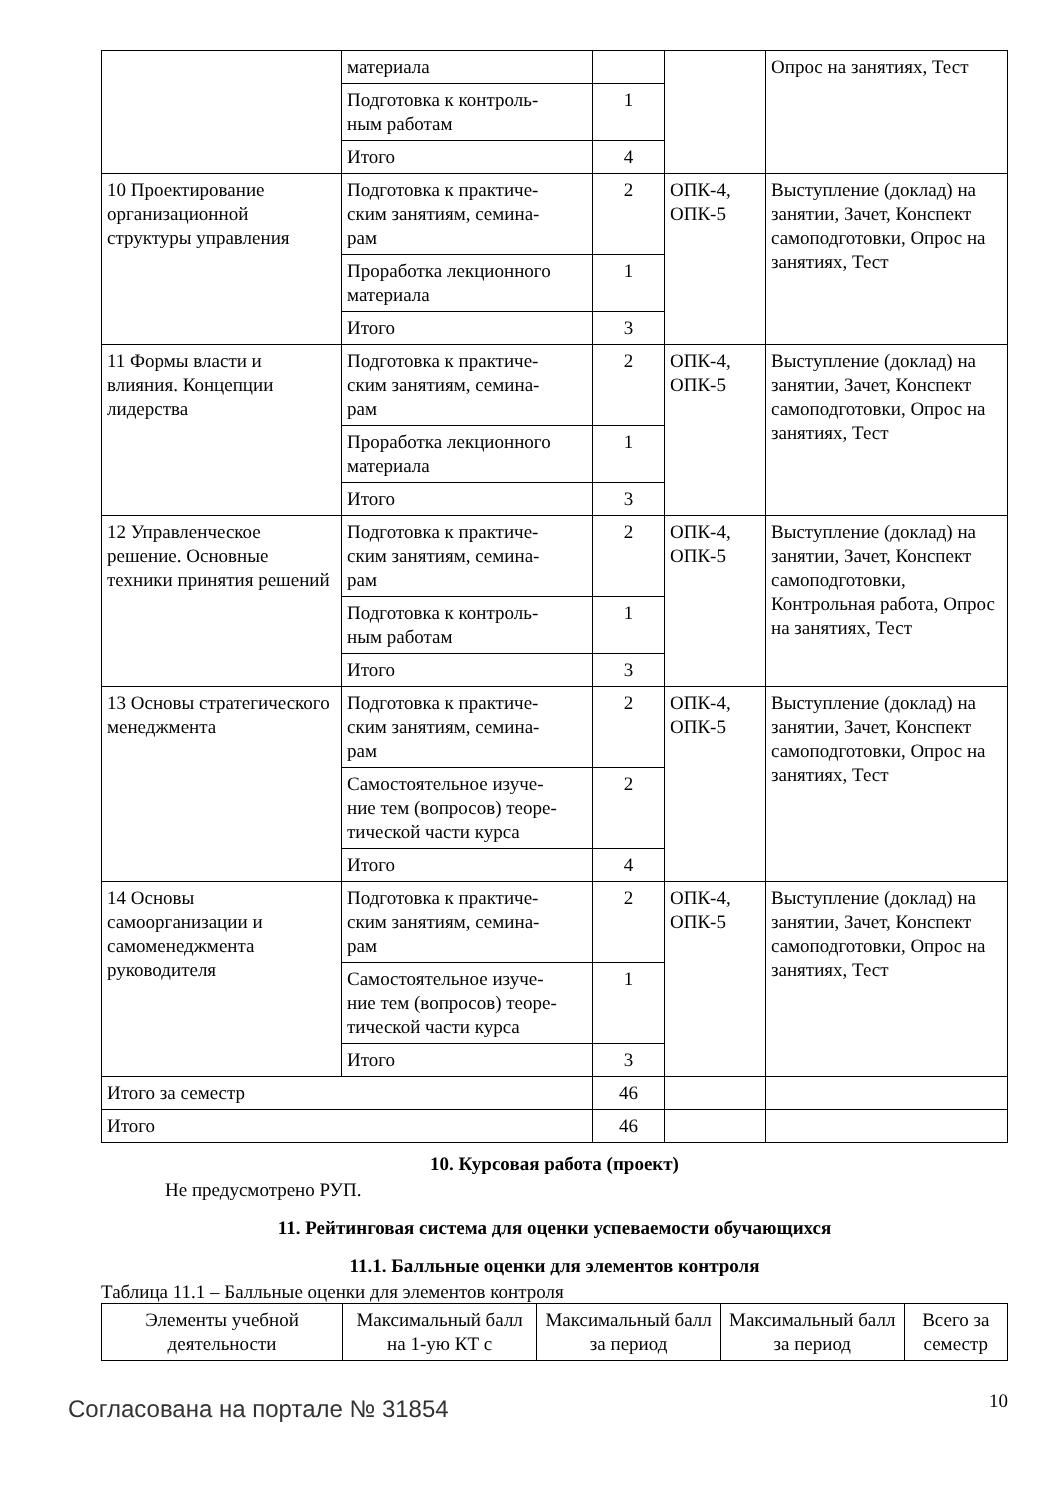| | материала | | | Опрос на занятиях, Тест |
| | Подготовка к контроль- ным работам | 1 | | |
| | Итого | 4 | | |
| 10 Проектирование организационной структуры управления | Подготовка к практиче- ским занятиям, семина- рам | 2 | ОПК-4, ОПК-5 | Выступление (доклад) на занятии, Зачет, Конспект самоподготовки, Опрос на занятиях, Тест |
| | Проработка лекционного материала | 1 | | |
| | Итого | 3 | | |
| 11 Формы власти и влияния. Концепции лидерства | Подготовка к практиче- ским занятиям, семина- рам | 2 | ОПК-4, ОПК-5 | Выступление (доклад) на занятии, Зачет, Конспект самоподготовки, Опрос на занятиях, Тест |
| | Проработка лекционного материала | 1 | | |
| | Итого | 3 | | |
| 12 Управленческое решение. Основные техники принятия решений | Подготовка к практиче- ским занятиям, семина- рам | 2 | ОПК-4, ОПК-5 | Выступление (доклад) на занятии, Зачет, Конспект самоподготовки, Контрольная работа, Опрос на занятиях, Тест |
| | Подготовка к контроль- ным работам | 1 | | |
| | Итого | 3 | | |
| 13 Основы стратегического менеджмента | Подготовка к практиче- ским занятиям, семина- рам | 2 | ОПК-4, ОПК-5 | Выступление (доклад) на занятии, Зачет, Конспект самоподготовки, Опрос на занятиях, Тест |
| | Самостоятельное изуче- ние тем (вопросов) теоре- тической части курса | 2 | | |
| | Итого | 4 | | |
| 14 Основы самоорганизации и самоменеджмента руководителя | Подготовка к практиче- ским занятиям, семина- рам | 2 | ОПК-4, ОПК-5 | Выступление (доклад) на занятии, Зачет, Конспект самоподготовки, Опрос на занятиях, Тест |
| | Самостоятельное изуче- ние тем (вопросов) теоре- тической части курса | 1 | | |
| | Итого | 3 | | |
| Итого за семестр | | 46 | | |
| Итого | | 46 | | |
10. Курсовая работа (проект)
Не предусмотрено РУП.
11. Рейтинговая система для оценки успеваемости обучающихся
11.1. Балльные оценки для элементов контроля
Таблица 11.1 – Балльные оценки для элементов контроля
| Элементы учебной деятельности | Максимальный балл на 1-ую КТ с | Максимальный балл за период | Максимальный балл за период | Всего за семестр |
| --- | --- | --- | --- | --- |
Согласована на портале № 31854 10